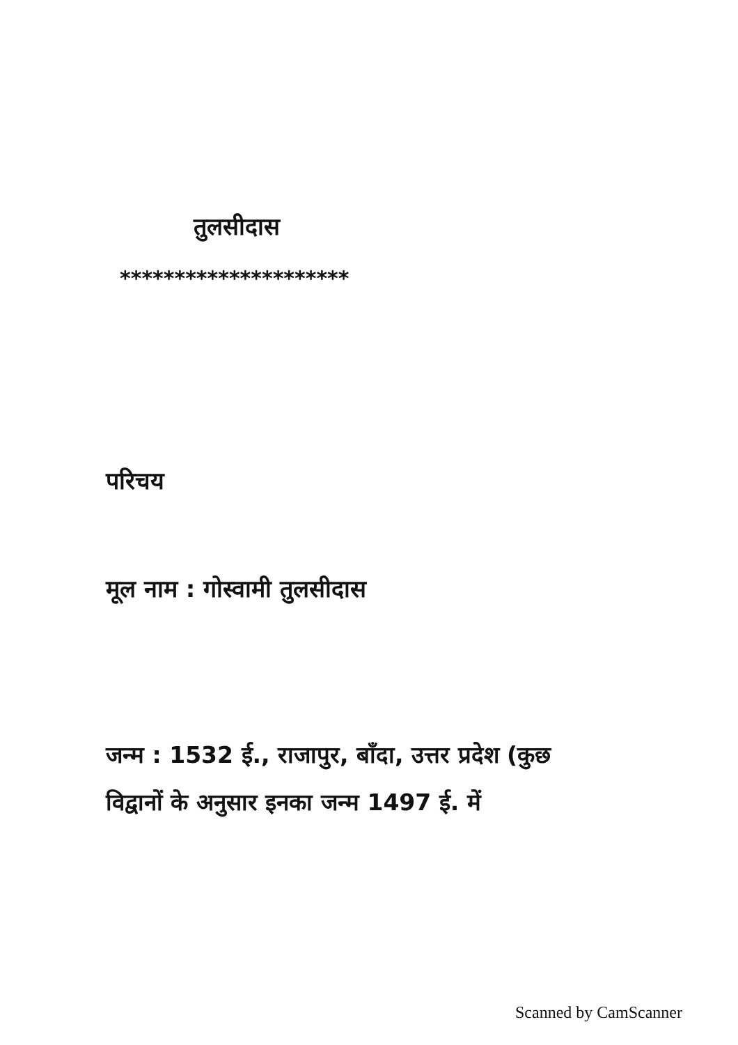तुलसीदास
*********************
परिचय
मूल नाम : गोस्वामी तुलसीदास
जन्म : 1532 ई., राजापुर, बाँदा, उत्तर प्रदेश (कुछ
विद्वानों के अनुसार इनका जन्म 1497 ई. में
Scanned by CamScanner